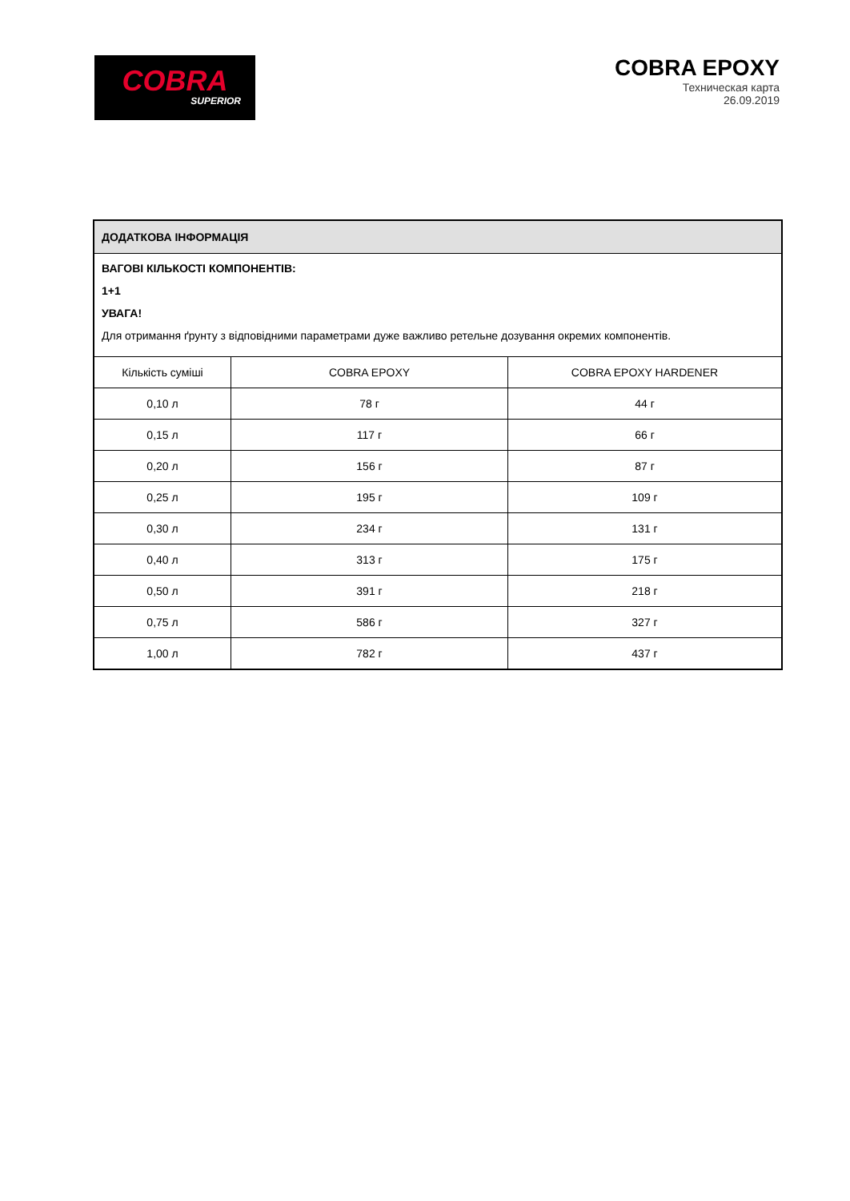COBRA
SUPERIOR
COBRA EPOXY
Техническая карта
26.09.2019
ДОДАТКОВА ІНФОРМАЦІЯ
ВАГОВІ КІЛЬКОСТІ КОМПОНЕНТІВ:
1+1
УВАГА!
Для отримання ґрунту з відповідними параметрами дуже важливо ретельне дозування окремих компонентів.
| Кількість суміші | COBRA EPOXY | COBRA EPOXY HARDENER |
| --- | --- | --- |
| 0,10 л | 78 г | 44 г |
| 0,15 л | 117 г | 66 г |
| 0,20 л | 156 г | 87 г |
| 0,25 л | 195 г | 109 г |
| 0,30 л | 234 г | 131 г |
| 0,40 л | 313 г | 175 г |
| 0,50 л | 391 г | 218 г |
| 0,75 л | 586 г | 327 г |
| 1,00 л | 782 г | 437 г |